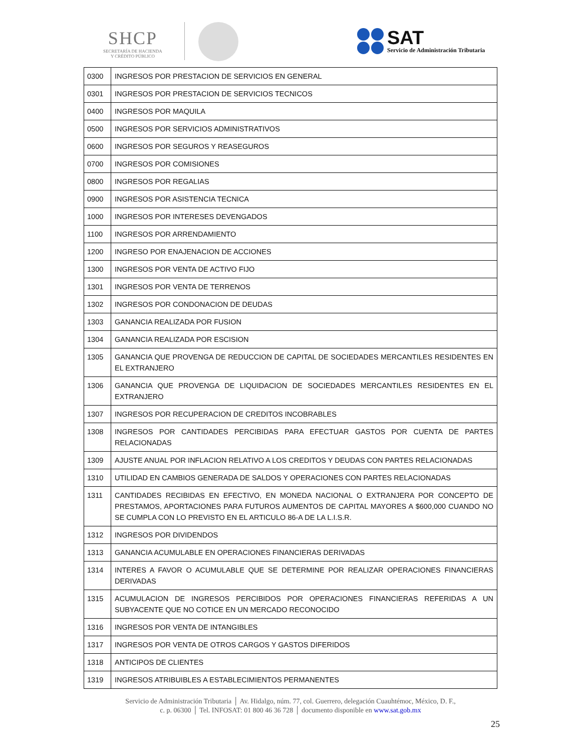SHCP
SECRETARÍA DE HACIENDA
Y CRÉDITO PÚBLICO
SAT
Servicio de Administración Tributaria
| 0300 | INGRESOS POR PRESTACION DE SERVICIOS EN GENERAL |
| 0301 | INGRESOS POR PRESTACION DE SERVICIOS TECNICOS |
| 0400 | INGRESOS POR MAQUILA |
| 0500 | INGRESOS POR SERVICIOS ADMINISTRATIVOS |
| 0600 | INGRESOS POR SEGUROS Y REASEGUROS |
| 0700 | INGRESOS POR COMISIONES |
| 0800 | INGRESOS POR REGALIAS |
| 0900 | INGRESOS POR ASISTENCIA TECNICA |
| 1000 | INGRESOS POR INTERESES DEVENGADOS |
| 1100 | INGRESOS POR ARRENDAMIENTO |
| 1200 | INGRESO POR ENAJENACION DE ACCIONES |
| 1300 | INGRESOS POR VENTA DE ACTIVO FIJO |
| 1301 | INGRESOS POR VENTA DE TERRENOS |
| 1302 | INGRESOS POR CONDONACION DE DEUDAS |
| 1303 | GANANCIA REALIZADA POR FUSION |
| 1304 | GANANCIA REALIZADA POR ESCISION |
| 1305 | GANANCIA QUE PROVENGA DE REDUCCION DE CAPITAL DE SOCIEDADES MERCANTILES RESIDENTES EN EL EXTRANJERO |
| 1306 | GANANCIA QUE PROVENGA DE LIQUIDACION DE SOCIEDADES MERCANTILES RESIDENTES EN EL EXTRANJERO |
| 1307 | INGRESOS POR RECUPERACION DE CREDITOS INCOBRABLES |
| 1308 | INGRESOS POR CANTIDADES PERCIBIDAS PARA EFECTUAR GASTOS POR CUENTA DE PARTES RELACIONADAS |
| 1309 | AJUSTE ANUAL POR INFLACION RELATIVO A LOS CREDITOS Y DEUDAS CON PARTES RELACIONADAS |
| 1310 | UTILIDAD EN CAMBIOS GENERADA DE SALDOS Y OPERACIONES CON PARTES RELACIONADAS |
| 1311 | CANTIDADES RECIBIDAS EN EFECTIVO, EN MONEDA NACIONAL O EXTRANJERA POR CONCEPTO DE PRESTAMOS, APORTACIONES PARA FUTUROS AUMENTOS DE CAPITAL MAYORES A $600,000 CUANDO NO SE CUMPLA CON LO PREVISTO EN EL ARTICULO 86-A DE LA L.I.S.R. |
| 1312 | INGRESOS POR DIVIDENDOS |
| 1313 | GANANCIA ACUMULABLE EN OPERACIONES FINANCIERAS DERIVADAS |
| 1314 | INTERES A FAVOR O ACUMULABLE QUE SE DETERMINE POR REALIZAR OPERACIONES FINANCIERAS DERIVADAS |
| 1315 | ACUMULACION DE INGRESOS PERCIBIDOS POR OPERACIONES FINANCIERAS REFERIDAS A UN SUBYACENTE QUE NO COTICE EN UN MERCADO RECONOCIDO |
| 1316 | INGRESOS POR VENTA DE INTANGIBLES |
| 1317 | INGRESOS POR VENTA DE OTROS CARGOS Y GASTOS DIFERIDOS |
| 1318 | ANTICIPOS DE CLIENTES |
| 1319 | INGRESOS ATRIBUIBLES A ESTABLECIMIENTOS PERMANENTES |
Servicio de Administración Tributaria │ Av. Hidalgo, núm. 77, col. Guerrero, delegación Cuauhtémoc, México, D. F.,
c. p. 06300 │ Tel. INFOSAT: 01 800 46 36 728 │ documento disponible en www.sat.gob.mx
25